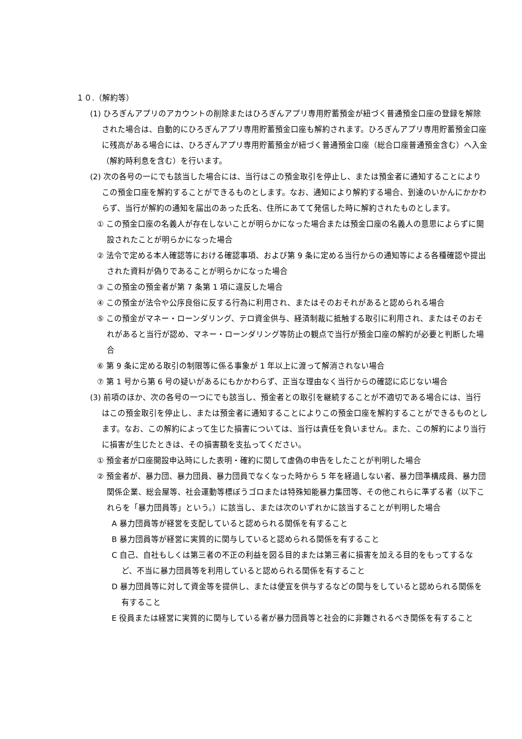１０.（解約等）
(1) ひろぎんアプリのアカウントの削除またはひろぎんアプリ専用貯蓄預金が紐づく普通預金口座の登録を解除された場合は、自動的にひろぎんアプリ専用貯蓄預金口座も解約されます。ひろぎんアプリ専用貯蓄預金口座に残高がある場合には、ひろぎんアプリ専用貯蓄預金が紐づく普通預金口座（総合口座普通預金含む）へ入金（解約時利息を含む）を行います。
(2) 次の各号の一にでも該当した場合には、当行はこの預金取引を停止し、または預金者に通知することによりこの預金口座を解約することができるものとします。なお、通知により解約する場合、到達のいかんにかかわらず、当行が解約の通知を届出のあった氏名、住所にあてて発信した時に解約されたものとします。
① この預金口座の名義人が存在しないことが明らかになった場合または預金口座の名義人の意思によらずに開設されたことが明らかになった場合
② 法令で定める本人確認等における確認事項、および第 9 条に定める当行からの通知等による各種確認や提出された資料が偽りであることが明らかになった場合
③ この預金の預金者が第 7 条第 1 項に違反した場合
④ この預金が法令や公序良俗に反する行為に利用され、またはそのおそれがあると認められる場合
⑤ この預金がマネー・ローンダリング、テロ資金供与、経済制裁に抵触する取引に利用され、またはそのおそれがあると当行が認め、マネー・ローンダリング等防止の観点で当行が預金口座の解約が必要と判断した場合
⑥ 第 9 条に定める取引の制限等に係る事象が 1 年以上に渡って解消されない場合
⑦ 第 1 号から第 6 号の疑いがあるにもかかわらず、正当な理由なく当行からの確認に応じない場合
(3) 前項のほか、次の各号の一つにでも該当し、預金者との取引を継続することが不適切である場合には、当行はこの預金取引を停止し、または預金者に通知することによりこの預金口座を解約することができるものとします。なお、この解約によって生じた損害については、当行は責任を負いません。また、この解約により当行に損害が生じたときは、その損害額を支払ってください。
① 預金者が口座開設申込時にした表明・確約に関して虚偽の申告をしたことが判明した場合
② 預金者が、暴力団、暴力団員、暴力団員でなくなった時から 5 年を経過しない者、暴力団準構成員、暴力団関係企業、総会屋等、社会運動等標ぼうゴロまたは特殊知能暴力集団等、その他これらに準ずる者（以下これらを「暴力団員等」という。）に該当し、または次のいずれかに該当することが判明した場合
A 暴力団員等が経営を支配していると認められる関係を有すること
B 暴力団員等が経営に実質的に関与していると認められる関係を有すること
C 自己、自社もしくは第三者の不正の利益を図る目的または第三者に損害を加える目的をもってするなど、不当に暴力団員等を利用していると認められる関係を有すること
D 暴力団員等に対して資金等を提供し、または便宜を供与するなどの関与をしていると認められる関係を有すること
E 役員または経営に実質的に関与している者が暴力団員等と社会的に非難されるべき関係を有すること